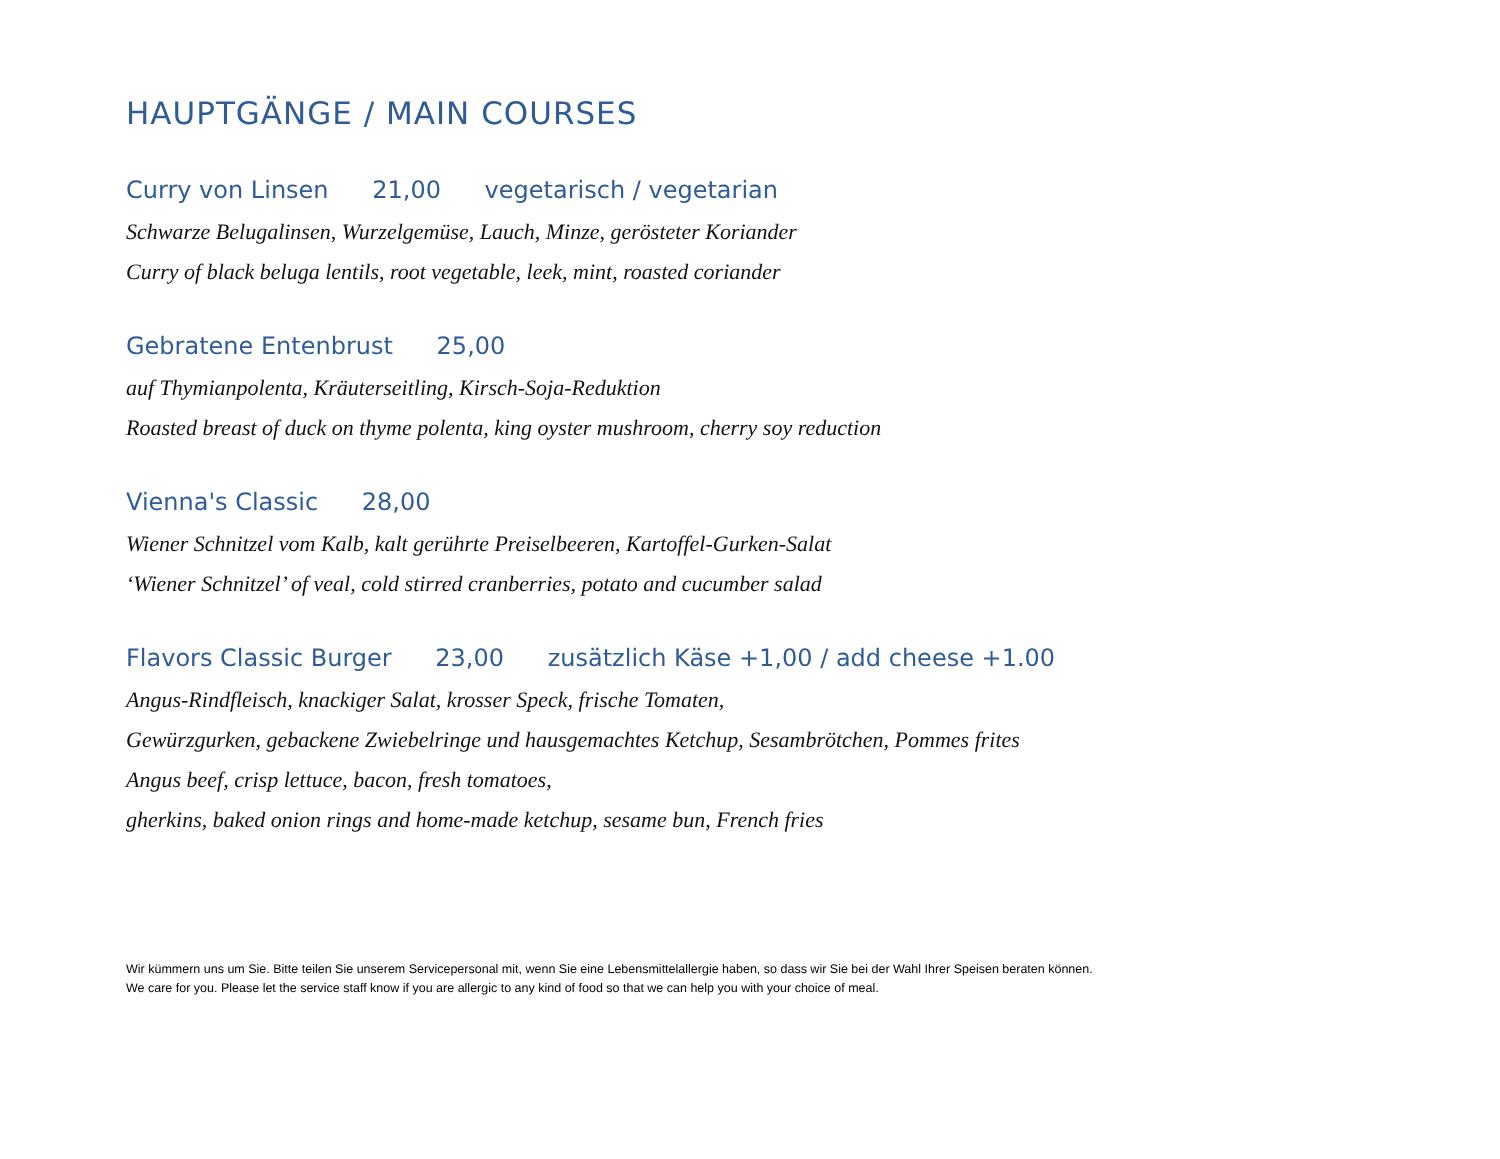HAUPTGÄNGE / MAIN COURSES
Curry von Linsen 21,00 vegetarisch / vegetarian
Schwarze Belugalinsen, Wurzelgemüse, Lauch, Minze, gerösteter Koriander
Curry of black beluga lentils, root vegetable, leek, mint, roasted coriander
Gebratene Entenbrust 25,00
auf Thymianpolenta, Kräuterseitling, Kirsch-Soja-Reduktion
Roasted breast of duck on thyme polenta, king oyster mushroom, cherry soy reduction
Vienna's Classic 28,00
Wiener Schnitzel vom Kalb, kalt gerührte Preiselbeeren, Kartoffel-Gurken-Salat
‘Wiener Schnitzel’ of veal, cold stirred cranberries, potato and cucumber salad
Flavors Classic Burger 23,00 zusätzlich Käse +1,00 / add cheese +1.00
Angus-Rindfleisch, knackiger Salat, krosser Speck, frische Tomaten,
Gewürzgurken, gebackene Zwiebelringe und hausgemachtes Ketchup, Sesambrötchen, Pommes frites
Angus beef, crisp lettuce, bacon, fresh tomatoes,
gherkins, baked onion rings and home-made ketchup, sesame bun, French fries
Wir kümmern uns um Sie. Bitte teilen Sie unserem Servicepersonal mit, wenn Sie eine Lebensmittelallergie haben, so dass wir Sie bei der Wahl Ihrer Speisen beraten können.
We care for you. Please let the service staff know if you are allergic to any kind of food so that we can help you with your choice of meal.